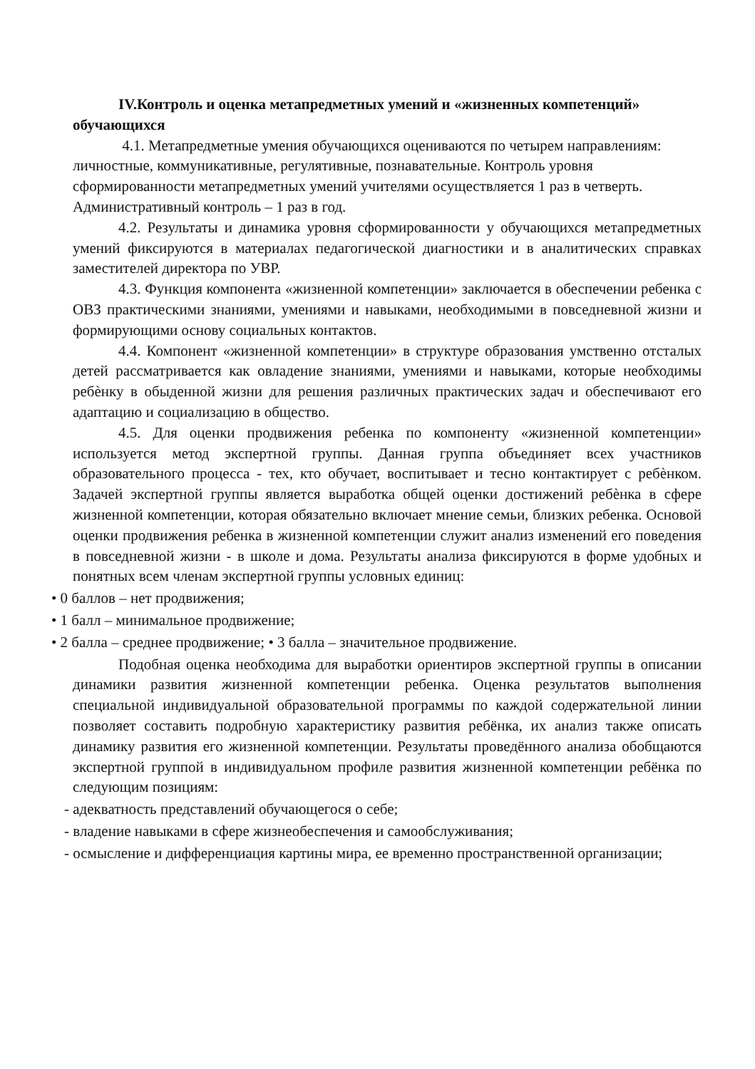IV.Контроль и оценка метапредметных умений и «жизненных компетенций» обучающихся
4.1. Метапредметные умения обучающихся оцениваются по четырем направлениям: личностные, коммуникативные, регулятивные, познавательные. Контроль уровня сформированности метапредметных умений учителями осуществляется 1 раз в четверть. Административный контроль – 1 раз в год.
4.2. Результаты и динамика уровня сформированности у обучающихся метапредметных умений фиксируются в материалах педагогической диагностики и в аналитических справках заместителей директора по УВР.
4.3. Функция компонента «жизненной компетенции» заключается в обеспечении ребенка с ОВЗ практическими знаниями, умениями и навыками, необходимыми в повседневной жизни и формирующими основу социальных контактов.
4.4. Компонент «жизненной компетенции» в структуре образования умственно отсталых детей рассматривается как овладение знаниями, умениями и навыками, которые необходимы ребѐнку в обыденной жизни для решения различных практических задач и обеспечивают его адаптацию и социализацию в общество.
4.5. Для оценки продвижения ребенка по компоненту «жизненной компетенции» используется метод экспертной группы. Данная группа объединяет всех участников образовательного процесса - тех, кто обучает, воспитывает и тесно контактирует с ребѐнком. Задачей экспертной группы является выработка общей оценки достижений ребѐнка в сфере жизненной компетенции, которая обязательно включает мнение семьи, близких ребенка. Основой оценки продвижения ребенка в жизненной компетенции служит анализ изменений его поведения в повседневной жизни - в школе и дома. Результаты анализа фиксируются в форме удобных и понятных всем членам экспертной группы условных единиц:
• 0 баллов – нет продвижения;
• 1 балл – минимальное продвижение;
• 2 балла – среднее продвижение; • 3 балла – значительное продвижение.
Подобная оценка необходима для выработки ориентиров экспертной группы в описании динамики развития жизненной компетенции ребенка. Оценка результатов выполнения специальной индивидуальной образовательной программы по каждой содержательной линии позволяет составить подробную характеристику развития ребёнка, их анализ также описать динамику развития его жизненной компетенции. Результаты проведённого анализа обобщаются экспертной группой в индивидуальном профиле развития жизненной компетенции ребёнка по следующим позициям:
- адекватность представлений обучающегося о себе;
- владение навыками в сфере жизнеобеспечения и самообслуживания;
- осмысление и дифференциация картины мира, ее временно пространственной организации;